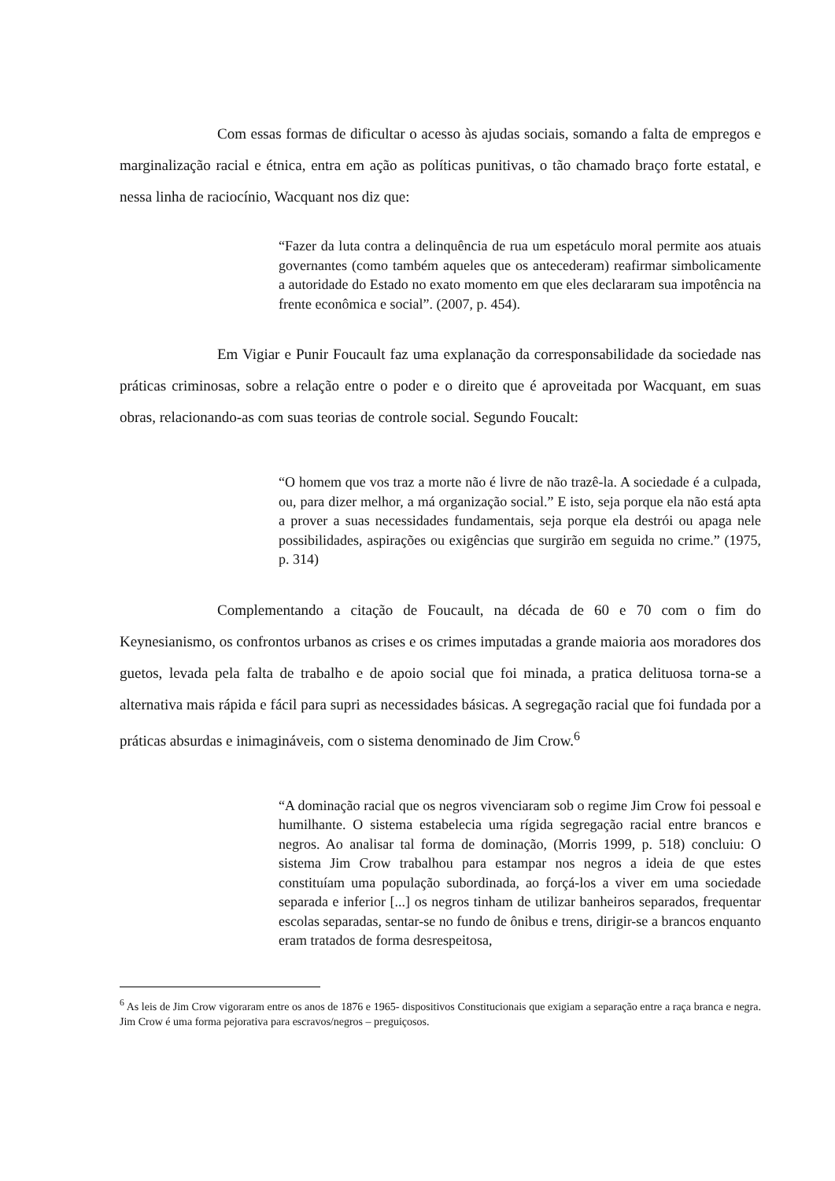Com essas formas de dificultar o acesso às ajudas sociais, somando a falta de empregos e marginalização racial e étnica, entra em ação as políticas punitivas, o tão chamado braço forte estatal, e nessa linha de raciocínio, Wacquant nos diz que:
“Fazer da luta contra a delinquência de rua um espetáculo moral permite aos atuais governantes (como também aqueles que os antecederam) reafirmar simbolicamente a autoridade do Estado no exato momento em que eles declararam sua impotência na frente econômica e social”. (2007, p. 454).
Em Vigiar e Punir Foucault faz uma explanação da corresponsabilidade da sociedade nas práticas criminosas, sobre a relação entre o poder e o direito que é aproveitada por Wacquant, em suas obras, relacionando-as com suas teorias de controle social. Segundo Foucalt:
“O homem que vos traz a morte não é livre de não trazê-la. A sociedade é a culpada, ou, para dizer melhor, a má organização social.” E isto, seja porque ela não está apta a prover a suas necessidades fundamentais, seja porque ela destrói ou apaga nele possibilidades, aspirações ou exigências que surgirão em seguida no crime.” (1975, p. 314)
Complementando a citação de Foucault, na década de 60 e 70 com o fim do Keynesianismo, os confrontos urbanos as crises e os crimes imputadas a grande maioria aos moradores dos guetos, levada pela falta de trabalho e de apoio social que foi minada, a pratica delituosa torna-se a alternativa mais rápida e fácil para supri as necessidades básicas. A segregação racial que foi fundada por a práticas absurdas e inimagináveis, com o sistema denominado de Jim Crow.<sup>6</sup>
“A dominação racial que os negros vivenciaram sob o regime Jim Crow foi pessoal e humilhante. O sistema estabelecia uma rígida segregação racial entre brancos e negros. Ao analisar tal forma de dominação, (Morris 1999, p. 518) concluiu: O sistema Jim Crow trabalhou para estampar nos negros a ideia de que estes constituíam uma população subordinada, ao forçá-los a viver em uma sociedade separada e inferior [...] os negros tinham de utilizar banheiros separados, frequentar escolas separadas, sentar-se no fundo de ônibus e trens, dirigir-se a brancos enquanto eram tratados de forma desrespeitosa,
<sup>6</sup> As leis de Jim Crow vigoraram entre os anos de 1876 e 1965- dispositivos Constitucionais que exigiam a separação entre a raça branca e negra. Jim Crow é uma forma pejorativa para escravos/negros – preguiçosos.